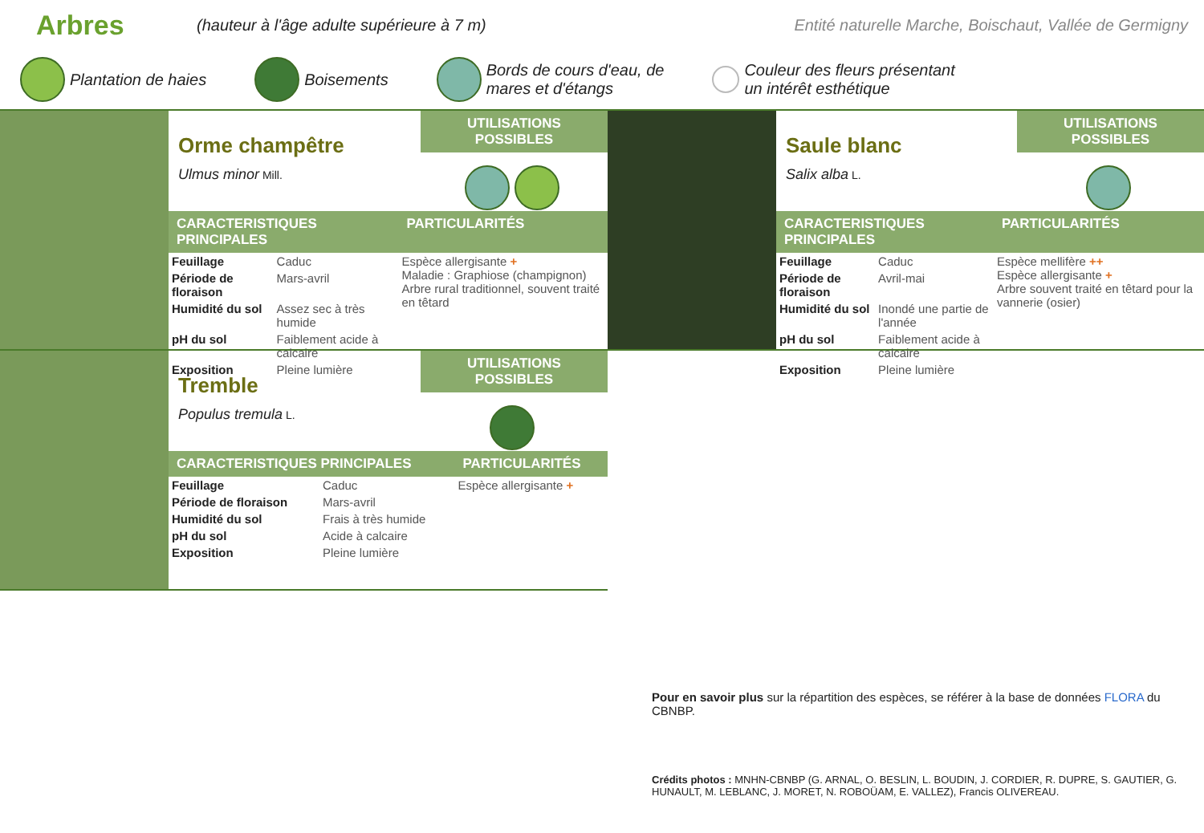Arbres
(hauteur à l'âge adulte supérieure à 7 m)
Entité naturelle Marche, Boischaut, Vallée de Germigny
Plantation de haies Boisements
Bords de cours d'eau, de
mares et d'étangs
Couleur des fleurs présentant
un intérêt esthétique
Orme champêtre
Ulmus minor Mill.
UTILISATIONS POSSIBLES
| CARACTERISTIQUES PRINCIPALES | | PARTICULARITÉS |
| Feuillage | Caduc | Espèce allergisante + Maladie : Graphiose (champignon) Arbre rural traditionnel, souvent traité en têtard |
| Période de floraison | Mars-avril | |
| Humidité du sol | Assez sec à très humide | |
| pH du sol | Faiblement acide à calcaire | |
| Exposition | Pleine lumière | |
Tremble
Populus tremula L.
UTILISATIONS POSSIBLES
| CARACTERISTIQUES PRINCIPALES | | PARTICULARITÉS |
| Feuillage | Caduc | Espèce allergisante + |
| Période de floraison | Mars-avril | |
| Humidité du sol | Frais à très humide | |
| pH du sol | Acide à calcaire | |
| Exposition | Pleine lumière | |
Saule blanc
Salix alba L.
UTILISATIONS POSSIBLES
| CARACTERISTIQUES PRINCIPALES | | PARTICULARITÉS |
| Feuillage | Caduc | Espèce mellifère ++ Espèce allergisante + Arbre souvent traité en têtard pour la vannerie (osier) |
| Période de floraison | Avril-mai | |
| Humidité du sol | Inondé une partie de l'année | |
| pH du sol | Faiblement acide à calcaire | |
| Exposition | Pleine lumière | |
Pour en savoir plus sur la répartition des espèces, se référer à la base de données FLORA du CBNBP.
Crédits photos : MNHN-CBNBP (G. ARNAL, O. BESLIN, L. BOUDIN, J. CORDIER, R. DUPRE, S. GAUTIER, G. HUNAULT, M. LEBLANC, J. MORET, N. ROBOÜAM, E. VALLEZ), Francis OLIVEREAU.